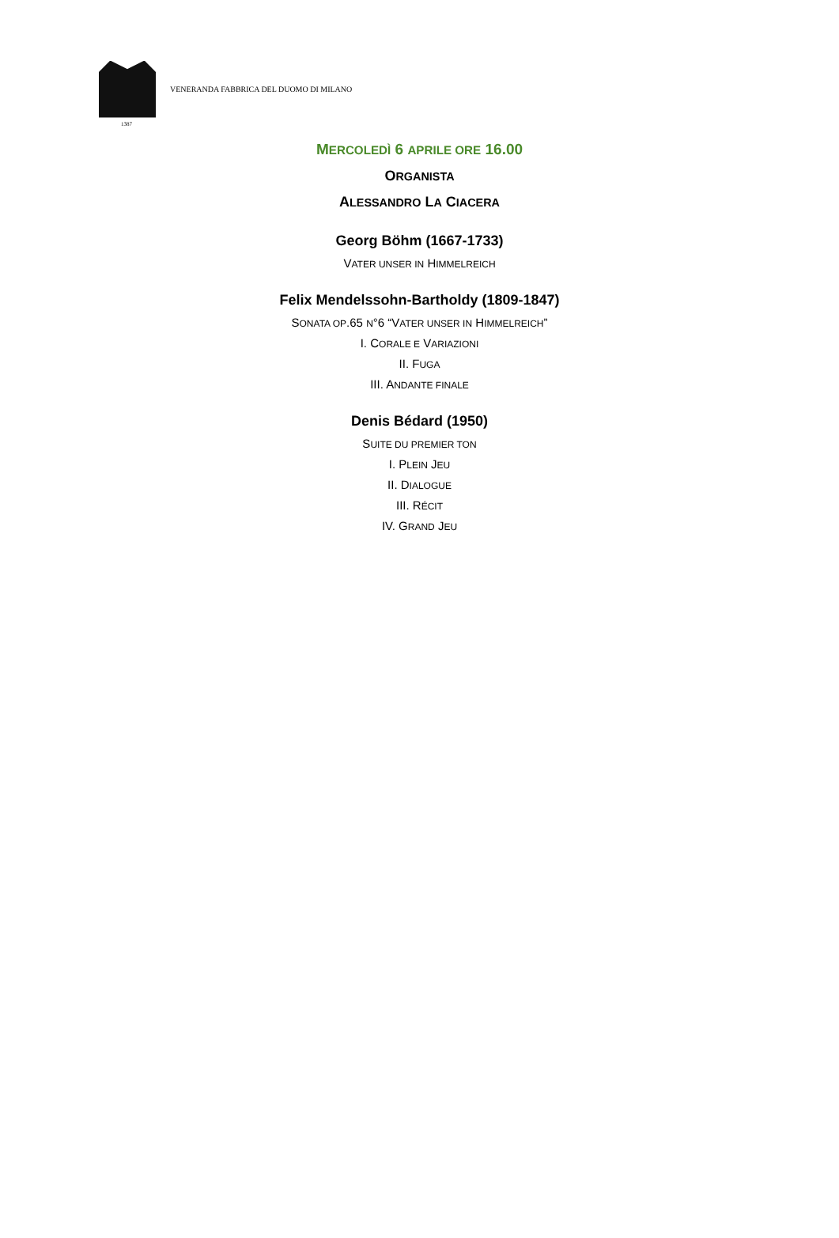VENERANDA FABBRICA DEL DUOMO DI MILANO
1387
MERCOLEDÌ 6 APRILE ORE 16.00
ORGANISTA
ALESSANDRO LA CIACERA
Georg Böhm (1667-1733)
VATER UNSER IN HIMMELREICH
Felix Mendelssohn-Bartholdy (1809-1847)
SONATA OP.65 N°6 “VATER UNSER IN HIMMELREICH”
I. CORALE E VARIAZIONI
II. FUGA
III. ANDANTE FINALE
Denis Bédard (1950)
SUITE DU PREMIER TON
I. PLEIN JEU
II. DIALOGUE
III. RÉCIT
IV. GRAND JEU